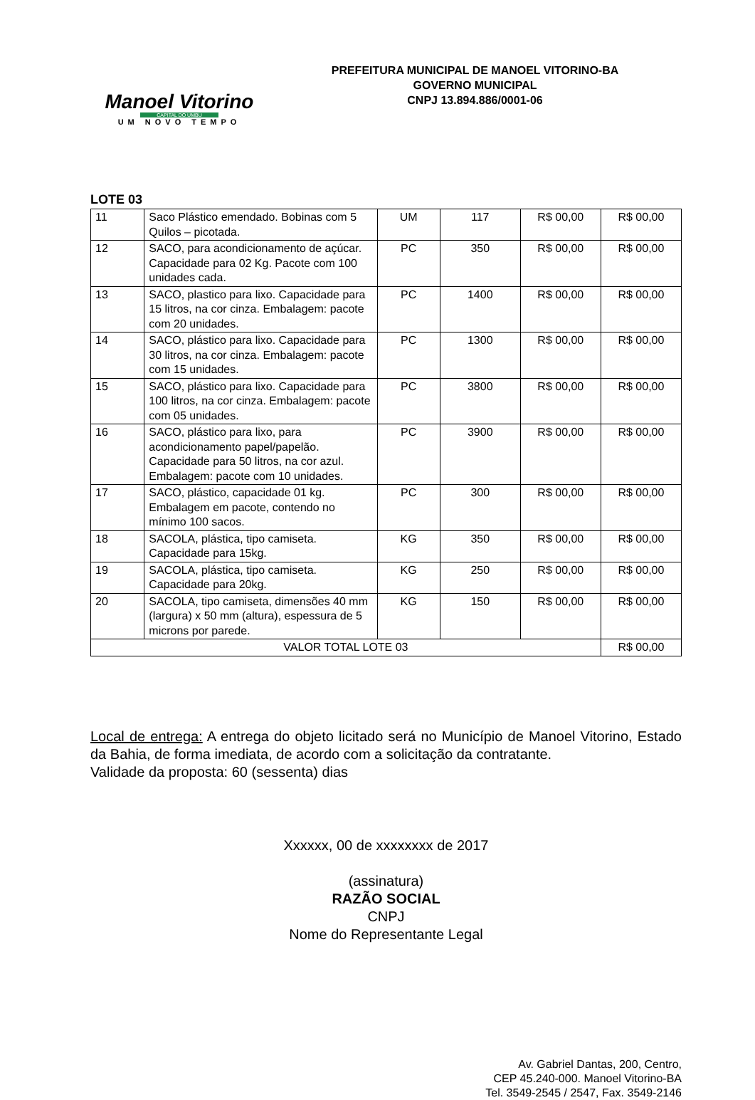Manoel Vitorino
CAPITAL DO UMBU
UM NOVO TEMPO
PREFEITURA MUNICIPAL DE MANOEL VITORINO-BA
GOVERNO MUNICIPAL
CNPJ 13.894.886/0001-06
LOTE 03
| 11 | Saco Plástico emendado. Bobinas com 5 Quilos – picotada. | UM | 117 | R$ 00,00 | R$ 00,00 |
| 12 | SACO, para acondicionamento de açúcar. Capacidade para 02 Kg. Pacote com 100 unidades cada. | PC | 350 | R$ 00,00 | R$ 00,00 |
| 13 | SACO, plastico para lixo. Capacidade para 15 litros, na cor cinza. Embalagem: pacote com 20 unidades. | PC | 1400 | R$ 00,00 | R$ 00,00 |
| 14 | SACO, plástico para lixo. Capacidade para 30 litros, na cor cinza. Embalagem: pacote com 15 unidades. | PC | 1300 | R$ 00,00 | R$ 00,00 |
| 15 | SACO, plástico para lixo. Capacidade para 100 litros, na cor cinza. Embalagem: pacote com 05 unidades. | PC | 3800 | R$ 00,00 | R$ 00,00 |
| 16 | SACO, plástico para lixo, para acondicionamento papel/papelão. Capacidade para 50 litros, na cor azul. Embalagem: pacote com 10 unidades. | PC | 3900 | R$ 00,00 | R$ 00,00 |
| 17 | SACO, plástico, capacidade 01 kg. Embalagem em pacote, contendo no mínimo 100 sacos. | PC | 300 | R$ 00,00 | R$ 00,00 |
| 18 | SACOLA, plástica, tipo camiseta. Capacidade para 15kg. | KG | 350 | R$ 00,00 | R$ 00,00 |
| 19 | SACOLA, plástica, tipo camiseta. Capacidade para 20kg. | KG | 250 | R$ 00,00 | R$ 00,00 |
| 20 | SACOLA, tipo camiseta, dimensões 40 mm (largura) x 50 mm (altura), espessura de 5 microns por parede. | KG | 150 | R$ 00,00 | R$ 00,00 |
| VALOR TOTAL LOTE 03 | | | | | R$ 00,00 |
Local de entrega: A entrega do objeto licitado será no Município de Manoel Vitorino, Estado da Bahia, de forma imediata, de acordo com a solicitação da contratante.
Validade da proposta: 60 (sessenta) dias
Xxxxxx, 00 de xxxxxxxx de 2017
(assinatura)
RAZÃO SOCIAL
CNPJ
Nome do Representante Legal
Av. Gabriel Dantas, 200, Centro,
CEP 45.240-000. Manoel Vitorino-BA
Tel. 3549-2545 / 2547, Fax. 3549-2146